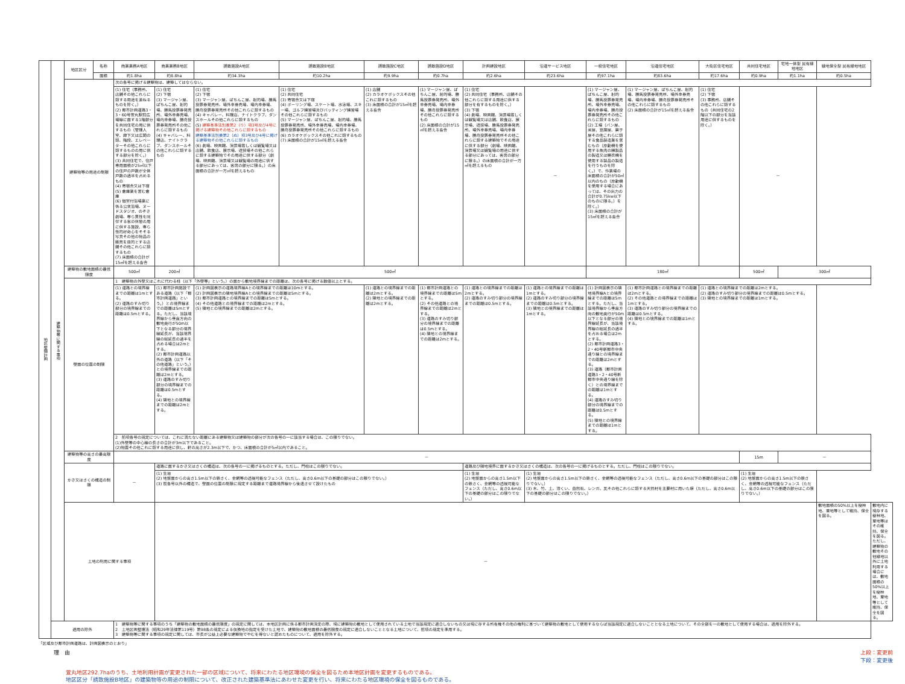| 地区整備計画 | 建築物等に関する事項 | 地区区分 | 名称 | 商業業務A地区 | 商業業務B地区 | 誘致施設A地区 | 誘致施設B地区 | 誘致施設C地区 | 誘致施設D地区 | 計画建設地区 | 沿道サービス地区 | 一般住宅地区 | 沿道住宅地区 | 大街区住宅地区 | 共同住宅地区 | 宅地一体型 民有緑地地区 | 緑地保全型 民有緑地地区 | |
| | | | 面積 | 約1.8ha | 約8.8ha | 約34.3ha | 約10.2ha | 約9.9ha | 約0.7ha | 約2.6ha | 約23.6ha | 約97.1ha | 約83.6ha | 約17.6ha | 約0.9ha | 約1.1ha | 約0.5ha | |
| | | 建築物等の用途の制限 | | 次の各号に掲げる建築物は、建築してはならない。 | | | | | | | | | | | | | | |
| | | | | (1) 住宅（事務所、店舗その他これらに類する用途を兼ねるものを除く。） (2) 都市計画道路3・3・60号萱丸駅前広場線に面する1階部分を共同住宅の用に供するもの（管理人室、廊下又は広間の類、階段、エレベーターその他これらに類するものの用に供する部分を除く。） (3) 共同住宅で、住戸専用面積が25㎡以下の住戸の戸数が全体戸数の過半を占めるもの (4) 寄宿舎又は下宿 (5) 倉庫業を営む倉庫 (6) 個室付浴場業に係る公衆浴場、ヌードスタジオ、のぞき劇場、専ら異性を同伴する客の休憩の用に供する施設、専ら性的好奇心をそそる写真その他の物品の販売を目的とする店舗その他これらに類するもの (7) 床面積の合計が15㎡を超える畜舎 | (1) 住宅 (2) 下宿 (3) マージャン屋、ぱちんこ屋、射的場、勝馬投票券発売所、場外車券売場、場内車券場、勝舟投票券発売所その他これらに類するもの (4) キャバレー、料理店、ナイトクラブ、ダンスホールその他これらに類するもの | (1) 住宅 (2) 下宿 (3) マージャン屋、ぱちんこ屋、射的場、勝馬投票券発売所、場外車券売場、場内車券場、勝舟投票券発売所その他これらに類するもの (4) キャバレー、料理店、ナイトクラブ、ダンスホールその他これらに類するもの (5) 建築基準法別表第2（り）項3号及び4号に掲げる建築物その他これらに類するもの 建築基準法別表第2（ぬ）項3号及び4号に掲げる建築物その他これらに類するもの (6) 劇場、映画館、演芸場若しくは観覧場又は店舗、飲食店、展示場、遊技場その他これらに類する建築物でその用途に供する部分（劇場、映画館、演芸場又は観覧場の用途に供する部分にあっては、客席の部分に限る。）の床面積の合計が一万㎡を超えるもの | (1) 住宅 (2) 共同住宅 (3) 寄宿舎又は下宿 (4) ボーリング場、スケート場、水泳場、スキー場、ゴルフ練習場及びバッティング練習場その他これらに類するもの (5) マージャン屋、ぱちんこ屋、射的場、勝馬投票券発売所、場外車券売場、場内車券場、勝舟投票券発売所その他これらに類するもの (6) カラオケボックスその他これに類するもの (7) 床面積の合計が15㎡を超える畜舎 | (1) 店舗 (2) カラオケボックスその他これに類するもの (3) 床面積の合計が15㎡を超える畜舎 | (1) マージャン屋、ぱちんこ屋、射的場、勝馬投票券発売所、場外車券売場、場内車券場、勝舟投票券発売所その他これらに類するもの (2) 床面積の合計が15㎡を超える畜舎 | (1) 住宅 (2) 共同住宅（事務所、店舗その他これらに類する用途に供する部分を有するものを除く。） (3) 下宿 (4) 劇場、映画館、演芸場若しくは観覧場又は店舗、飲食店、展示場、遊技場、勝馬投票券発売所、場外車券売場、場内車券場、勝舟投票券発売所その他これらに類する建築物でその用途に供する部分（劇場、映画館、演芸場又は観覧場の用途に供する部分にあっては、客席の部分に限る。）の床面積の合計が一万㎡を超えるもの | － | (1) マージャン屋、ぱちんこ屋、射的場、勝馬投票券発売所、場外車券売場、場内車券場、勝舟投票券発売所その他これらに類するもの (2) 工場（パン屋、米屋、豆腐屋、菓子屋その他これらに類する食品製造業を営むもの（原動機を使用する魚肉の練製品の製造又は糖衣機を使用する製品の製造を行うものを除く。）で、作業場の床面積の合計が50㎡以内のもの（原動機を使用する場合にあっては、その出力の合計が0.75kw以下のものに限る。）を除く。） (3) 床面積の合計が15㎡を超える畜舎 | (1) マージャン屋、ぱちんこ屋、射的場、勝馬投票券発売所、場外車券売場、場内車券場、勝舟投票券発売所その他これらに類するもの (2) 床面積の合計が15㎡を超える畜舎 | (1) 住宅 (2) 下宿 (3) 事務所、店舗その他これらに類するもの（共同住宅の2階以下の部分を当該用途に供するものを除く。） | － | | | |
| | | 建築物の敷地面積の最低限度 | | 500㎡ | 200㎡ | 500㎡ | | | | | | 180㎡ | | | 500㎡ | 300㎡ | | |
| | | 壁面の位置の制限 | | 1 建築物の外壁又はこれに代わる柱（以下「外壁等」という。）の面から敷地境界線までの距離は、次の各号に掲げる数値以上とする。 | | | | | | | | | | | | | | |
| | | | | (1) 道路との境界線までの距離は1mとする。 (2) 道路のすみ切り部分の境界線までの距離は0.5mとする。 | (1) 都市計画施設である道路（以下「都市計画道路」という。）との境界線までの距離は5mとする。ただし、当該境界線から垂直方向の敷地奥行が50m以下となる部分の境界線延長が、当該境界線の総延長の過半を占める場合は2mとする。 (2) 都市計画道路以外の道路（以下「その他道路」という。）との境界線までの距離は2mとする。 (3) 道路のすみ切り部分の境界線までの距離は0.5mとする。 (4) 隣地との境界線までの距離は2mとする。 | (1) 計画図表示の道路境界線Aとの境界線までの距離は10mとする。 (2) 計画図表示の隣地境界線Aとの境界線までの距離は5mとする。 (3) 都市計画道路との境界線までの距離は5mとする。 (4) その他道路との境界線までの距離は2mとする。 (5) 隣地との境界線までの距離は2mとする。 | | (1) 道路との境界線までの距離は2mとする。 (2) 隣地との境界線までの距離は2mとする。 | (1) 都市計画道路との境界線までの距離は5mとする。 (2) その他道路との境界線までの距離は2mとする。 (3) 道路のすみ切り部分の境界線までの距離は0.5mとする。 (4) 隣地との境界線までの距離は2mとする。 | (1) 道路との境界線までの距離は2mとする。 (2) 道路のすみ切り部分の境界線までの距離は0.5mとする。 | (1) 道路との境界線までの距離は1mとする。 (2) 道路のすみ切り部分の境界線までの距離は0.5mとする。 (3) 隣地との境界線までの距離は1mとする。 | (1) 計画図表示の隣地境界線Aとの境界線までの距離は5mとする。ただし、当該境界線から垂直方向の敷地奥行が50m以下となる部分の境界線延長が、当該境界線の総延長の過半を占める場合は2mとする。 (2) 都市計画道路3・2・40号新都市中央通り線との境界線までの距離は2mとする。 (3) 道路（都市計画道路3・2・40号新都市中央通り線を除く）との境界線までの距離は1mとする。 (4) 道路のすみ切り部分の境界線までの距離は0.5mとする。 (5) 隣地との境界線までの距離は1mとする。 | (1) 都市計画道路との境界線までの距離は2mとする。 (2) その他道路との境界線までの距離は1mとする。 (3) 道路のすみ切り部分の境界線までの距離は0.5mとする。 (4) 隣地との境界線までの距離は1mとする。 | (1) 道路との境界線までの距離は2mとする。 (2) 道路のすみ切り部分の境界線までの距離は0.5mとする。 (3) 隣地との境界線までの距離は1mとする。 | | | | |
| | | | | 2 前項各号の規定については、これに満たない距離にある建築物又は建築物の部分が次の各号の一に該当する場合は、この限りでない。 (1)外壁等の中心線の長さの合計が3m以下であること。 (2)物置その他これに類する用途に供し、軒の高さが2.3m以下で、かつ、床面積の合計が5㎡以内であること。 | | | | | | | | | | | | | | |
| | | 建築物等の高さの最高限度 | | － | | | | | | | | | | | 15m | － | | |
| | | かき又はさくの構造の制限 | | － | 道路に面するかき又はさくの構造は、次の各号の一に掲げるものとする。ただし、門柱はこの限りでない。 | | | | | 道路及び隣地境界に面するかき又はさくの構造は、次の各号の一に掲げるものとする。ただし、門柱はこの限りでない。 | | | | | | | | |
| | | | | | (1) 生垣 (2) 地盤面からの高さ1.5m以下の鉄さく、金網等の透視可能なフェンス（ただし、高さ0.6m以下の基礎の部分はこの限りでない。） (3) 前各号以外の構造で、壁面の位置の制限に規定する距離まで道路境界線から後退させて設けたもの | | | | | (1) 生垣 (2) 地盤面からの高さ1.5m以下の鉄さく、金網等の透視可能なフェンス（ただし、高さ0.6m以下の基礎の部分はこの限りでない。） | (1) 生垣 (2) 地盤面からの高さ1.5m以下の鉄さく、金網等の透視可能なフェンス（ただし、高さ0.6m以下の基礎の部分はこの限りでない。） (3) 木、竹、土、漆くい、自然石、レンガ、瓦その他これらに類する天然材を主要材に用いた塀（ただし、高さ0.6m以下の基礎の部分はこの限りでない。） | | | | (1) 生垣 (2) 地盤面からの高さ1.5m以下の鉄さく、金網等の透視可能なフェンス（ただし、高さ0.6m以下の基礎の部分はこの限りでない。） | | | |
| | | 土地の利用に関する事項 | | | － | | | | | | | | | | | | 敷地面積の50%以上を樹林地、草地等として維持、保全を図る。 | 敷地内に現存する樹林地、草地等はその維持、保全を図る。ただし、建築物の敷地その他緑地以外に土地利用する場合には、敷地面積の50%以上を樹林地、草地等として維持、保全を図る。 |
| | 適用の除外 | | | 1 建築物等に関する事項のうち「建築物の敷地面積の最低限度」の規定に関しては、本地区計画に係る都市計画決定の際、現に建築物の敷地として使用されている土地で当該規定に適合しないもの又は現に存する所有権その他の権利に基づいて建築物の敷地として使用するならば当該規定に適合しないこととなる土地について、その全部を一の敷地として使用する場合は、適用を除外する。 2 土地区画整理法（昭和29年法律第119号）第98条の規定による仮換地の指定を受けた土地で、建築物の敷地面積の最低限度の規定に適合しないこととなる土地について、前項の規定を準用する。 3 建築物等に関する事項の規定に関しては、市長が公益上必要な建築物でやむを得ないと認めたものについて、適用を除外する。 | | | | | | | | | | | | | | |
「区域及び都市計画道路は、計画図表示のとおり」
理　由 上段：変更前
下段：変更後
萱丸地区292.7haのうち、土地利用計画が変更された一部の区域について、将来にわたる地区環境の保全を図るため本地区計画を変更するものである。
地区区分「誘致施設B地区」の建築物等の用途の制限について、改正された建築基準法にあわせた変更を行い、将来にわたる地区環境の保全を図るものである。